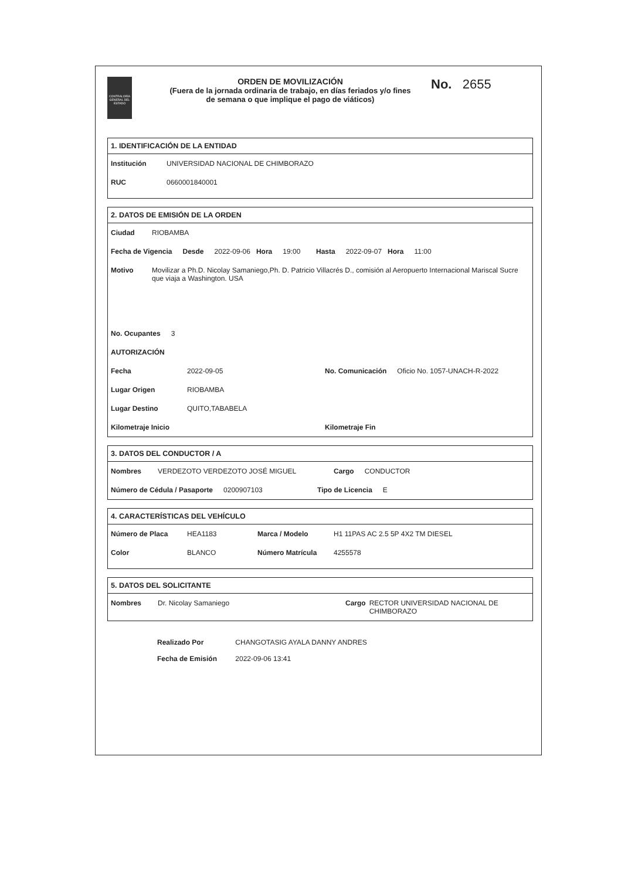CONTRALORÍA GENERAL DEL ESTADO
ORDEN DE MOVILIZACIÓN
(Fuera de la jornada ordinaria de trabajo, en días feriados y/o fines de semana o que implique el pago de viáticos)
No. 2655
1. IDENTIFICACIÓN DE LA ENTIDAD
Institución UNIVERSIDAD NACIONAL DE CHIMBORAZO
RUC 0660001840001
2. DATOS DE EMISIÓN DE LA ORDEN
Ciudad RIOBAMBA
Fecha de Vigencia Desde 2022-09-06 Hora 19:00 Hasta 2022-09-07 Hora 11:00
Motivo Movilizar a Ph.D. Nicolay Samaniego,Ph. D. Patricio Villacrés D., comisión al Aeropuerto Internacional Mariscal Sucre que viaja a Washington. USA
No. Ocupantes 3
AUTORIZACIÓN
Fecha 2022-09-05 No. Comunicación Oficio No. 1057-UNACH-R-2022
Lugar Origen RIOBAMBA
Lugar Destino QUITO,TABABELA
Kilometraje Inicio Kilometraje Fin
3. DATOS DEL CONDUCTOR / A
Nombres VERDEZOTO VERDEZOTO JOSÉ MIGUEL Cargo CONDUCTOR
Número de Cédula / Pasaporte 0200907103 Tipo de Licencia E
4. CARACTERÍSTICAS DEL VEHÍCULO
Número de Placa HEA1183 Marca / Modelo H1 11PAS AC 2.5 5P 4X2 TM DIESEL
Color BLANCO Número Matrícula 4255578
5. DATOS DEL SOLICITANTE
Nombres Dr. Nicolay Samaniego Cargo RECTOR UNIVERSIDAD NACIONAL DE CHIMBORAZO
Realizado Por CHANGOTASIG AYALA DANNY ANDRES
Fecha de Emisión 2022-09-06 13:41